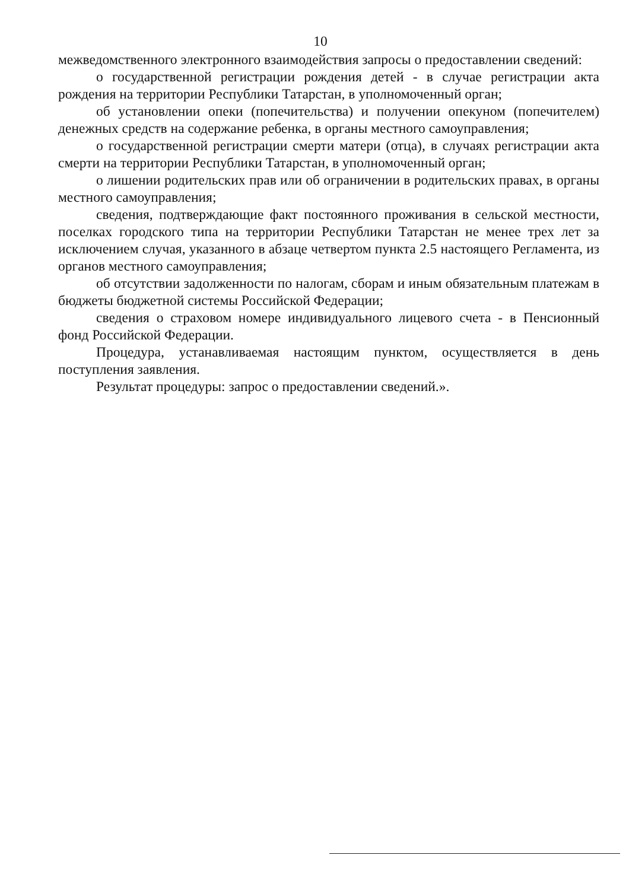10
межведомственного электронного взаимодействия запросы о предоставлении сведений:
о государственной регистрации рождения детей - в случае регистрации акта рождения на территории Республики Татарстан, в уполномоченный орган;
об установлении опеки (попечительства) и получении опекуном (попечителем) денежных средств на содержание ребенка, в органы местного самоуправления;
о государственной регистрации смерти матери (отца), в случаях регистрации акта смерти на территории Республики Татарстан, в уполномоченный орган;
о лишении родительских прав или об ограничении в родительских правах, в органы местного самоуправления;
сведения, подтверждающие факт постоянного проживания в сельской местности, поселках городского типа на территории Республики Татарстан не менее трех лет за исключением случая, указанного в абзаце четвертом пункта 2.5 настоящего Регламента, из органов местного самоуправления;
об отсутствии задолженности по налогам, сборам и иным обязательным платежам в бюджеты бюджетной системы Российской Федерации;
сведения о страховом номере индивидуального лицевого счета - в Пенсионный фонд Российской Федерации.
Процедура, устанавливаемая настоящим пунктом, осуществляется в день поступления заявления.
Результат процедуры: запрос о предоставлении сведений.».